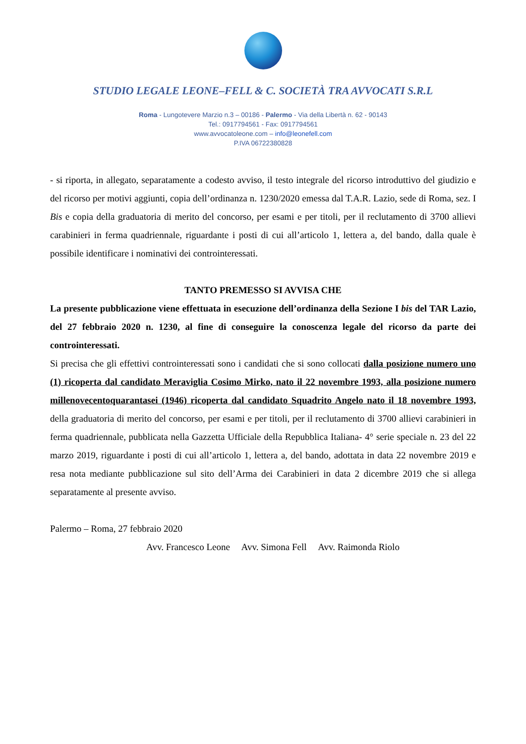STUDIO LEGALE LEONE–FELL & C. SOCIETÀ TRA AVVOCATI S.R.L
Roma - Lungotevere Marzio n.3 – 00186 - Palermo - Via della Libertà n. 62 - 90143
Tel.: 0917794561 - Fax: 0917794561
www.avvocatoleone.com – info@leonefell.com
P.IVA 06722380828
- si riporta, in allegato, separatamente a codesto avviso, il testo integrale del ricorso introduttivo del giudizio e del ricorso per motivi aggiunti, copia dell’ordinanza n. 1230/2020 emessa dal T.A.R. Lazio, sede di Roma, sez. I Bis e copia della graduatoria di merito del concorso, per esami e per titoli, per il reclutamento di 3700 allievi carabinieri in ferma quadriennale, riguardante i posti di cui all’articolo 1, lettera a, del bando, dalla quale è possibile identificare i nominativi dei controinteressati.
TANTO PREMESSO SI AVVISA CHE
La presente pubblicazione viene effettuata in esecuzione dell’ordinanza della Sezione I bis del TAR Lazio, del 27 febbraio 2020 n. 1230, al fine di conseguire la conoscenza legale del ricorso da parte dei controinteressati.
Si precisa che gli effettivi controinteressati sono i candidati che si sono collocati dalla posizione numero uno (1) ricoperta dal candidato Meraviglia Cosimo Mirko, nato il 22 novembre 1993, alla posizione numero millenovecentoquarantasei (1946) ricoperta dal candidato Squadrito Angelo nato il 18 novembre 1993, della graduatoria di merito del concorso, per esami e per titoli, per il reclutamento di 3700 allievi carabinieri in ferma quadriennale, pubblicata nella Gazzetta Ufficiale della Repubblica Italiana- 4° serie speciale n. 23 del 22 marzo 2019, riguardante i posti di cui all’articolo 1, lettera a, del bando, adottata in data 22 novembre 2019 e resa nota mediante pubblicazione sul sito dell’Arma dei Carabinieri in data 2 dicembre 2019 che si allega separatamente al presente avviso.
Palermo – Roma, 27 febbraio 2020
Avv. Francesco Leone Avv. Simona Fell Avv. Raimonda Riolo